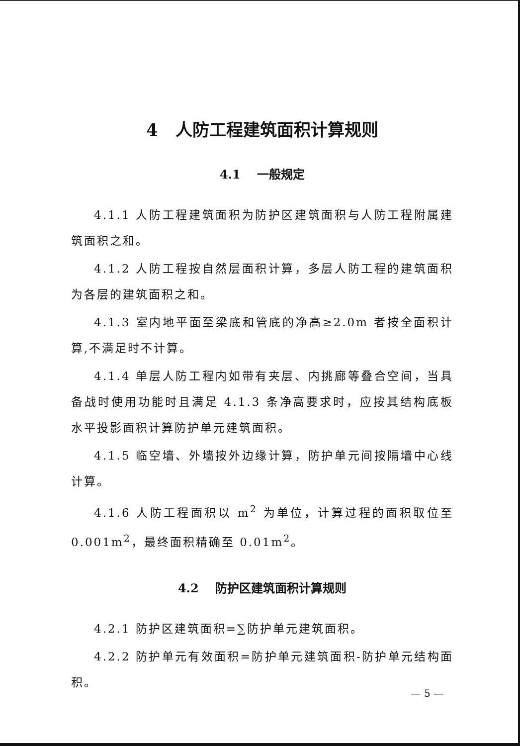4 人防工程建筑面积计算规则
4.1 一般规定
4.1.1 人防工程建筑面积为防护区建筑面积与人防工程附属建筑面积之和。
4.1.2 人防工程按自然层面积计算，多层人防工程的建筑面积为各层的建筑面积之和。
4.1.3 室内地平面至梁底和管底的净高≥2.0m 者按全面积计算,不满足时不计算。
4.1.4 单层人防工程内如带有夹层、内挑廊等叠合空间，当具备战时使用功能时且满足 4.1.3 条净高要求时，应按其结构底板水平投影面积计算防护单元建筑面积。
4.1.5 临空墙、外墙按外边缘计算，防护单元间按隔墙中心线计算。
4.1.6 人防工程面积以 m<sup>2</sup> 为单位，计算过程的面积取位至 0.001m<sup>2</sup>，最终面积精确至 0.01m<sup>2</sup>。
4.2 防护区建筑面积计算规则
4.2.1 防护区建筑面积=∑防护单元建筑面积。
4.2.2 防护单元有效面积=防护单元建筑面积-防护单元结构面积。
— 5 —